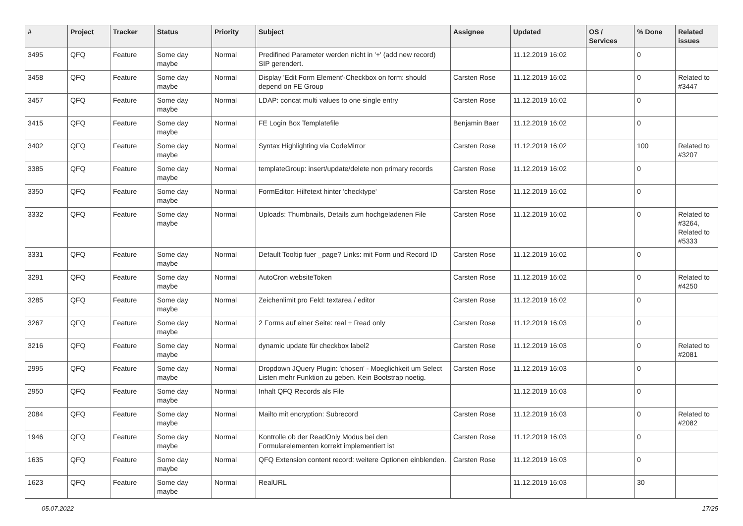| # | Project | Tracker | Status | Priority | Subject | Assignee | Updated | OS / Services | % Done | Related issues |
| --- | --- | --- | --- | --- | --- | --- | --- | --- | --- | --- |
| 3495 | QFQ | Feature | Some day maybe | Normal | Predifined Parameter werden nicht in '+' (add new record) SIP gerendert. | | 11.12.2019 16:02 | | 0 | |
| 3458 | QFQ | Feature | Some day maybe | Normal | Display 'Edit Form Element'-Checkbox on form: should depend on FE Group | Carsten Rose | 11.12.2019 16:02 | | 0 | Related to #3447 |
| 3457 | QFQ | Feature | Some day maybe | Normal | LDAP: concat multi values to one single entry | Carsten Rose | 11.12.2019 16:02 | | 0 | |
| 3415 | QFQ | Feature | Some day maybe | Normal | FE Login Box Templatefile | Benjamin Baer | 11.12.2019 16:02 | | 0 | |
| 3402 | QFQ | Feature | Some day maybe | Normal | Syntax Highlighting via CodeMirror | Carsten Rose | 11.12.2019 16:02 | | 100 | Related to #3207 |
| 3385 | QFQ | Feature | Some day maybe | Normal | templateGroup: insert/update/delete non primary records | Carsten Rose | 11.12.2019 16:02 | | 0 | |
| 3350 | QFQ | Feature | Some day maybe | Normal | FormEditor: Hilfetext hinter 'checktype' | Carsten Rose | 11.12.2019 16:02 | | 0 | |
| 3332 | QFQ | Feature | Some day maybe | Normal | Uploads: Thumbnails, Details zum hochgeladenen File | Carsten Rose | 11.12.2019 16:02 | | 0 | Related to #3264, Related to #5333 |
| 3331 | QFQ | Feature | Some day maybe | Normal | Default Tooltip fuer _page? Links: mit Form und Record ID | Carsten Rose | 11.12.2019 16:02 | | 0 | |
| 3291 | QFQ | Feature | Some day maybe | Normal | AutoCron websiteToken | Carsten Rose | 11.12.2019 16:02 | | 0 | Related to #4250 |
| 3285 | QFQ | Feature | Some day maybe | Normal | Zeichenlimit pro Feld: textarea / editor | Carsten Rose | 11.12.2019 16:02 | | 0 | |
| 3267 | QFQ | Feature | Some day maybe | Normal | 2 Forms auf einer Seite: real + Read only | Carsten Rose | 11.12.2019 16:03 | | 0 | |
| 3216 | QFQ | Feature | Some day maybe | Normal | dynamic update für checkbox label2 | Carsten Rose | 11.12.2019 16:03 | | 0 | Related to #2081 |
| 2995 | QFQ | Feature | Some day maybe | Normal | Dropdown JQuery Plugin: 'chosen' - Moeglichkeit um Select Listen mehr Funktion zu geben. Kein Bootstrap noetig. | Carsten Rose | 11.12.2019 16:03 | | 0 | |
| 2950 | QFQ | Feature | Some day maybe | Normal | Inhalt QFQ Records als File | | 11.12.2019 16:03 | | 0 | |
| 2084 | QFQ | Feature | Some day maybe | Normal | Mailto mit encryption: Subrecord | Carsten Rose | 11.12.2019 16:03 | | 0 | Related to #2082 |
| 1946 | QFQ | Feature | Some day maybe | Normal | Kontrolle ob der ReadOnly Modus bei den Formularelementen korrekt implementiert ist | Carsten Rose | 11.12.2019 16:03 | | 0 | |
| 1635 | QFQ | Feature | Some day maybe | Normal | QFQ Extension content record: weitere Optionen einblenden. | Carsten Rose | 11.12.2019 16:03 | | 0 | |
| 1623 | QFQ | Feature | Some day maybe | Normal | RealURL | | 11.12.2019 16:03 | | 30 | |
05.07.2022 17/25